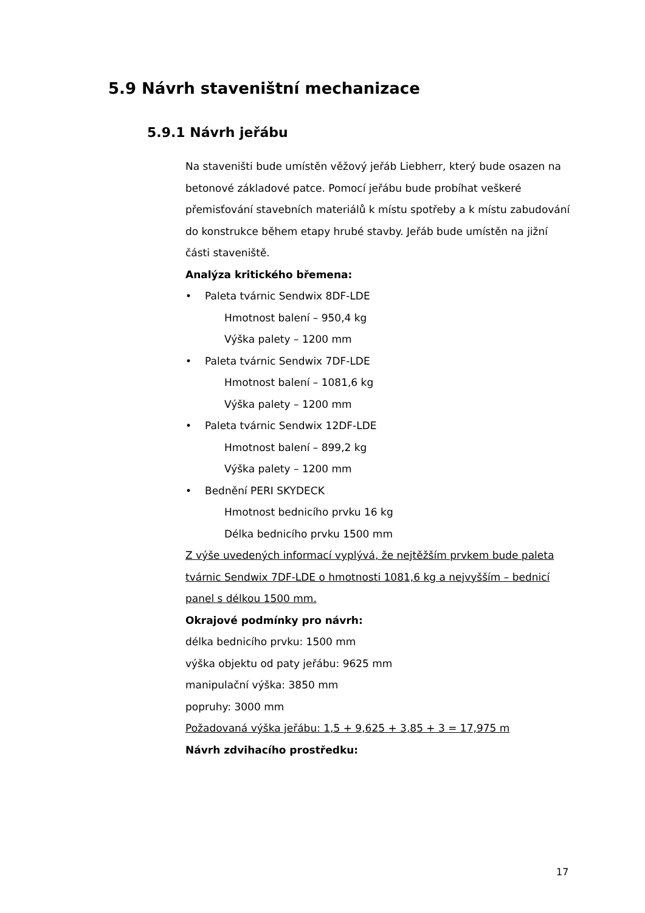5.9 Návrh staveništní mechanizace
5.9.1 Návrh jeřábu
Na staveništi bude umístěn věžový jeřáb Liebherr, který bude osazen na betonové základové patce. Pomocí jeřábu bude probíhat veškeré přemisťování stavebních materiálů k místu spotřeby a k místu zabudování do konstrukce během etapy hrubé stavby. Jeřáb bude umístěn na jižní části staveniště.
Analýza kritického břemena:
• Paleta tvárnic Sendwix 8DF-LDE
Hmotnost balení – 950,4 kg
Výška palety – 1200 mm
• Paleta tvárnic Sendwix 7DF-LDE
Hmotnost balení – 1081,6 kg
Výška palety – 1200 mm
• Paleta tvárnic Sendwix 12DF-LDE
Hmotnost balení – 899,2 kg
Výška palety – 1200 mm
• Bednění PERI SKYDECK
Hmotnost bednicího prvku 16 kg
Délka bednicího prvku 1500 mm
Z výše uvedených informací vyplývá, že nejtěžším prvkem bude paleta tvárnic Sendwix 7DF-LDE o hmotnosti 1081,6 kg a nejvyšším – bednicí panel s délkou 1500 mm.
Okrajové podmínky pro návrh:
délka bednicího prvku: 1500 mm
výška objektu od paty jeřábu: 9625 mm
manipulační výška: 3850 mm
popruhy: 3000 mm
Požadovaná výška jeřábu: 1,5 + 9,625 + 3,85 + 3 = 17,975 m
Návrh zdvihacího prostředku:
17